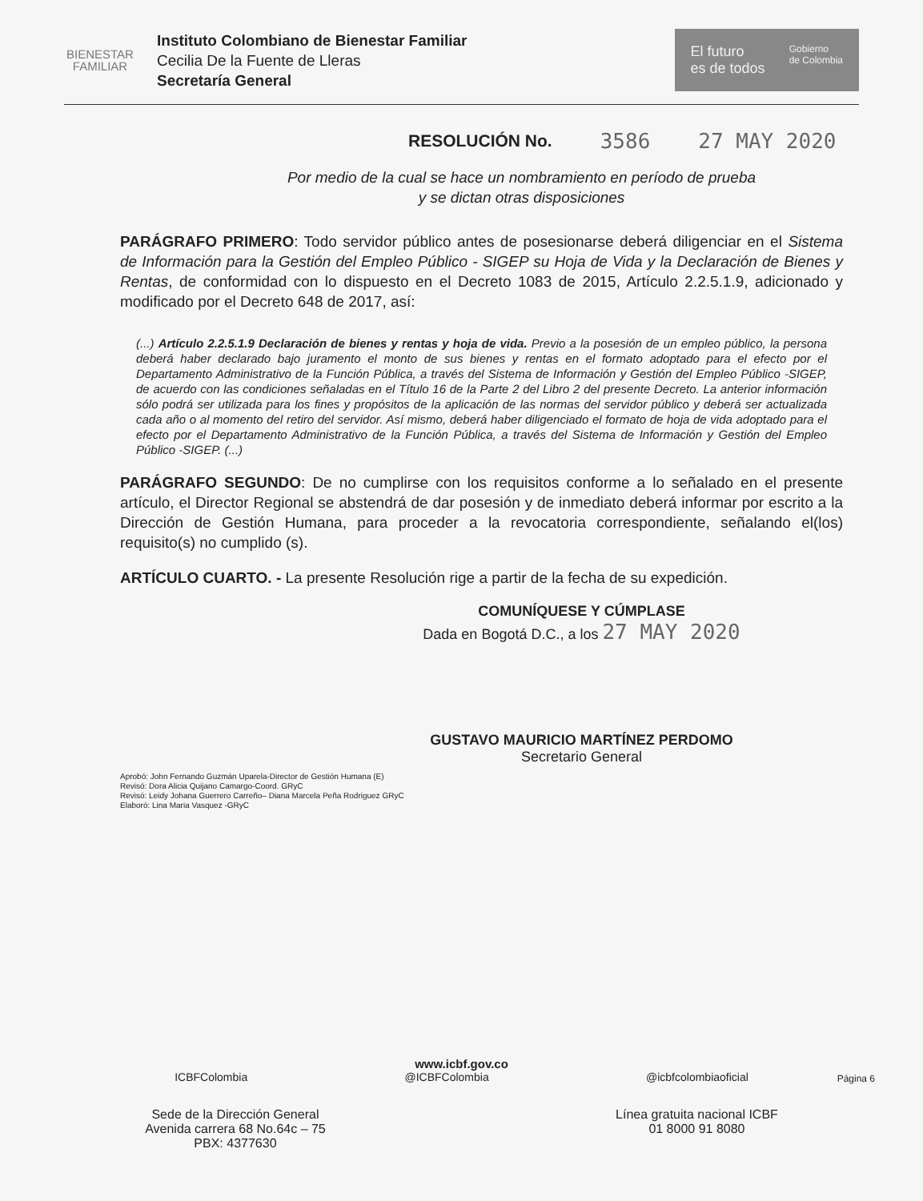BIENESTAR
FAMILIAR
Instituto Colombiano de Bienestar Familiar
Cecilia De la Fuente de Lleras
Secretaría General
El futuro
es de todos Gobierno
de Colombia
RESOLUCIÓN No. 3586 27 MAY 2020
Por medio de la cual se hace un nombramiento en período de prueba
y se dictan otras disposiciones
PARÁGRAFO PRIMERO: Todo servidor público antes de posesionarse deberá diligenciar en el Sistema de Información para la Gestión del Empleo Público - SIGEP su Hoja de Vida y la Declaración de Bienes y Rentas, de conformidad con lo dispuesto en el Decreto 1083 de 2015, Artículo 2.2.5.1.9, adicionado y modificado por el Decreto 648 de 2017, así:
(...) Artículo 2.2.5.1.9 Declaración de bienes y rentas y hoja de vida. Previo a la posesión de un empleo público, la persona deberá haber declarado bajo juramento el monto de sus bienes y rentas en el formato adoptado para el efecto por el Departamento Administrativo de la Función Pública, a través del Sistema de Información y Gestión del Empleo Público -SIGEP, de acuerdo con las condiciones señaladas en el Título 16 de la Parte 2 del Libro 2 del presente Decreto. La anterior información sólo podrá ser utilizada para los fines y propósitos de la aplicación de las normas del servidor público y deberá ser actualizada cada año o al momento del retiro del servidor. Así mismo, deberá haber diligenciado el formato de hoja de vida adoptado para el efecto por el Departamento Administrativo de la Función Pública, a través del Sistema de Información y Gestión del Empleo Público -SIGEP. (...)
PARÁGRAFO SEGUNDO: De no cumplirse con los requisitos conforme a lo señalado en el presente artículo, el Director Regional se abstendrá de dar posesión y de inmediato deberá informar por escrito a la Dirección de Gestión Humana, para proceder a la revocatoria correspondiente, señalando el(los) requisito(s) no cumplido (s).
ARTÍCULO CUARTO. - La presente Resolución rige a partir de la fecha de su expedición.
COMUNÍQUESE Y CÚMPLASE
Dada en Bogotá D.C., a los 27 MAY 2020
GUSTAVO MAURICIO MARTÍNEZ PERDOMO
Secretario General
Aprobó: John Fernando Guzmán Uparela-Director de Gestión Humana (E)
Revisó: Dora Alicia Quijano Camargo-Coord. GRyC
Revisó: Leidy Johana Guerrero Carreño– Diana Marcela Peña Rodriguez GRyC
Elaboró: Lina Maria Vasquez -GRyC
www.icbf.gov.co
ICBFColombia @ICBFColombia @icbfcolombiaoficial
Sede de la Dirección General
Avenida carrera 68 No.64c – 75
PBX: 4377630
Línea gratuita nacional ICBF
01 8000 91 8080
Página 6